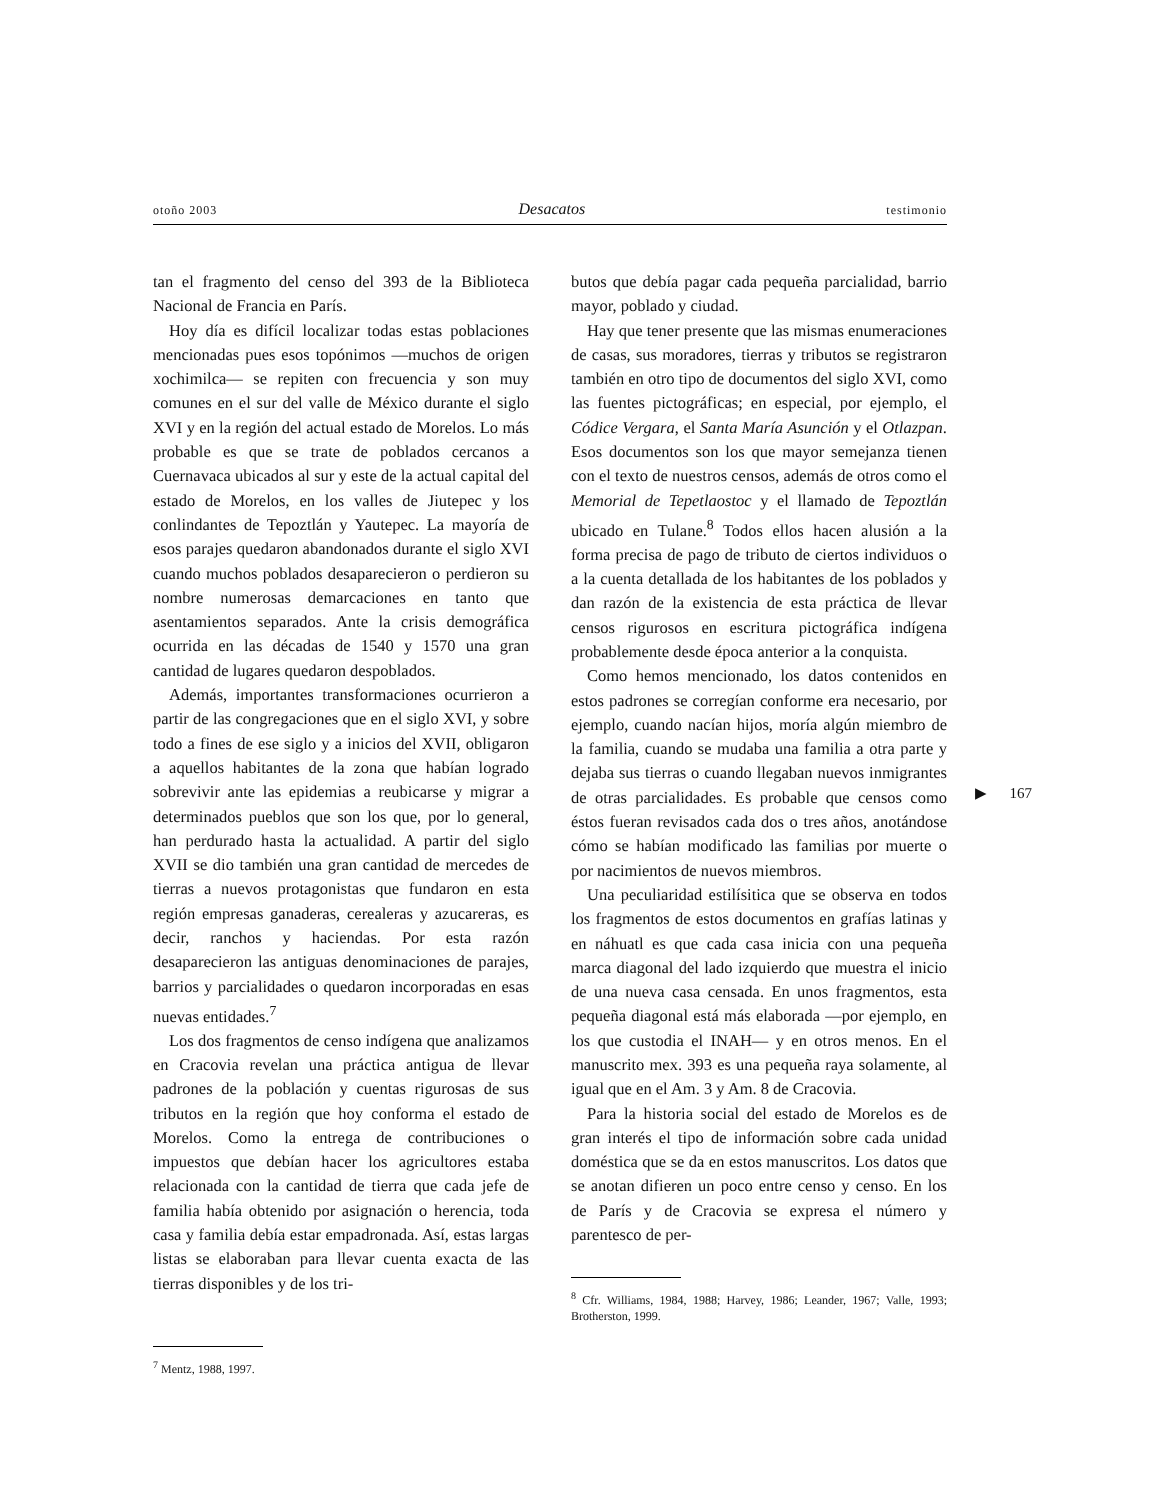otoño 2003 Desacatos testimonio
tan el fragmento del censo del 393 de la Biblioteca Nacional de Francia en París.
Hoy día es difícil localizar todas estas poblaciones mencionadas pues esos topónimos —muchos de origen xochimilca— se repiten con frecuencia y son muy comunes en el sur del valle de México durante el siglo XVI y en la región del actual estado de Morelos. Lo más probable es que se trate de poblados cercanos a Cuernavaca ubicados al sur y este de la actual capital del estado de Morelos, en los valles de Jiutepec y los conlindantes de Tepoztlán y Yautepec. La mayoría de esos parajes quedaron abandonados durante el siglo XVI cuando muchos poblados desaparecieron o perdieron su nombre numerosas demarcaciones en tanto que asentamientos separados. Ante la crisis demográfica ocurrida en las décadas de 1540 y 1570 una gran cantidad de lugares quedaron despoblados.
Además, importantes transformaciones ocurrieron a partir de las congregaciones que en el siglo XVI, y sobre todo a fines de ese siglo y a inicios del XVII, obligaron a aquellos habitantes de la zona que habían logrado sobrevivir ante las epidemias a reubicarse y migrar a determinados pueblos que son los que, por lo general, han perdurado hasta la actualidad. A partir del siglo XVII se dio también una gran cantidad de mercedes de tierras a nuevos protagonistas que fundaron en esta región empresas ganaderas, cerealeras y azucareras, es decir, ranchos y haciendas. Por esta razón desaparecieron las antiguas denominaciones de parajes, barrios y parcialidades o quedaron incorporadas en esas nuevas entidades.<sup>7</sup>
Los dos fragmentos de censo indígena que analizamos en Cracovia revelan una práctica antigua de llevar padrones de la población y cuentas rigurosas de sus tributos en la región que hoy conforma el estado de Morelos. Como la entrega de contribuciones o impuestos que debían hacer los agricultores estaba relacionada con la cantidad de tierra que cada jefe de familia había obtenido por asignación o herencia, toda casa y familia debía estar empadronada. Así, estas largas listas se elaboraban para llevar cuenta exacta de las tierras disponibles y de los tri-
<sup>7</sup> Mentz, 1988, 1997.
butos que debía pagar cada pequeña parcialidad, barrio mayor, poblado y ciudad.
Hay que tener presente que las mismas enumeraciones de casas, sus moradores, tierras y tributos se registraron también en otro tipo de documentos del siglo XVI, como las fuentes pictográficas; en especial, por ejemplo, el Códice Vergara, el Santa María Asunción y el Otlazpan. Esos documentos son los que mayor semejanza tienen con el texto de nuestros censos, además de otros como el Memorial de Tepetlaostoc y el llamado de Tepoztlán ubicado en Tulane.<sup>8</sup> Todos ellos hacen alusión a la forma precisa de pago de tributo de ciertos individuos o a la cuenta detallada de los habitantes de los poblados y dan razón de la existencia de esta práctica de llevar censos rigurosos en escritura pictográfica indígena probablemente desde época anterior a la conquista.
Como hemos mencionado, los datos contenidos en estos padrones se corregían conforme era necesario, por ejemplo, cuando nacían hijos, moría algún miembro de la familia, cuando se mudaba una familia a otra parte y dejaba sus tierras o cuando llegaban nuevos inmigrantes de otras parcialidades. Es probable que censos como éstos fueran revisados cada dos o tres años, anotándose cómo se habían modificado las familias por muerte o por nacimientos de nuevos miembros.
Una peculiaridad estilísitica que se observa en todos los fragmentos de estos documentos en grafías latinas y en náhuatl es que cada casa inicia con una pequeña marca diagonal del lado izquierdo que muestra el inicio de una nueva casa censada. En unos fragmentos, esta pequeña diagonal está más elaborada —por ejemplo, en los que custodia el INAH— y en otros menos. En el manuscrito mex. 393 es una pequeña raya solamente, al igual que en el Am. 3 y Am. 8 de Cracovia.
Para la historia social del estado de Morelos es de gran interés el tipo de información sobre cada unidad doméstica que se da en estos manuscritos. Los datos que se anotan difieren un poco entre censo y censo. En los de París y de Cracovia se expresa el número y parentesco de per-
<sup>8</sup> Cfr. Williams, 1984, 1988; Harvey, 1986; Leander, 1967; Valle, 1993; Brotherston, 1999.
▶ 167